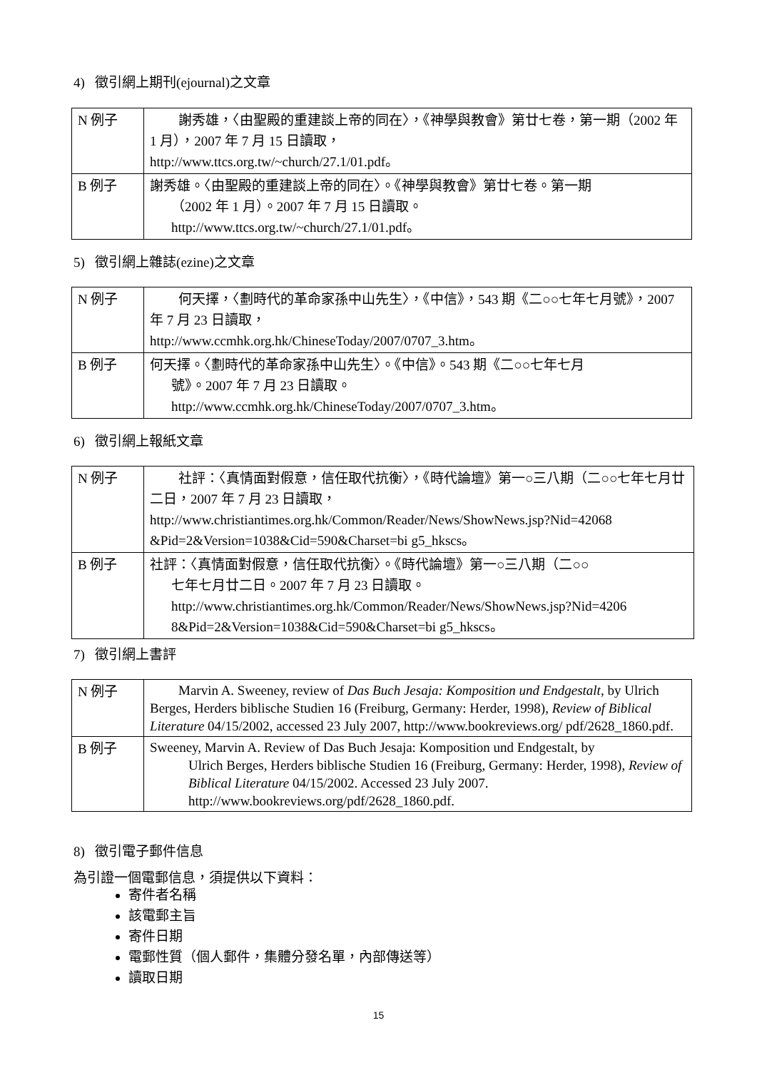4) 徵引網上期刊(ejournal)之文章
| N 例子 | 謝秀雄，〈由聖殿的重建談上帝的同在〉，《神學與教會》第廿七卷，第一期（2002 年 1 月），2007 年 7 月 15 日讀取， http://www.ttcs.org.tw/~church/27.1/01.pdf。 |
| B 例子 | 謝秀雄。〈由聖殿的重建談上帝的同在〉。《神學與教會》第廿七卷。第一期 （2002 年 1 月）。2007 年 7 月 15 日讀取。 http://www.ttcs.org.tw/~church/27.1/01.pdf。 |
5) 徵引網上雜誌(ezine)之文章
| N 例子 | 何天擇，〈劃時代的革命家孫中山先生〉，《中信》，543 期《二○○七年七月號》，2007 年 7 月 23 日讀取， http://www.ccmhk.org.hk/ChineseToday/2007/0707_3.htm。 |
| B 例子 | 何天擇。〈劃時代的革命家孫中山先生〉。《中信》。543 期《二○○七年七月 號》。2007 年 7 月 23 日讀取。 http://www.ccmhk.org.hk/ChineseToday/2007/0707_3.htm。 |
6) 徵引網上報紙文章
| N 例子 | 社評：〈真情面對假意，信任取代抗衡〉，《時代論壇》第一○三八期（二○○七年七月廿二日，2007 年 7 月 23 日讀取， http://www.christiantimes.org.hk/Common/Reader/News/ShowNews.jsp?Nid=42068 &Pid=2&Version=1038&Cid=590&Charset=bi g5_hkscs。 |
| B 例子 | 社評：〈真情面對假意，信任取代抗衡〉。《時代論壇》第一○三八期（二○○ 七年七月廿二日。2007 年 7 月 23 日讀取。 http://www.christiantimes.org.hk/Common/Reader/News/ShowNews.jsp?Nid=4206 8&Pid=2&Version=1038&Cid=590&Charset=bi g5_hkscs。 |
7) 徵引網上書評
| N 例子 | Marvin A. Sweeney, review of Das Buch Jesaja: Komposition und Endgestalt , by Ulrich Berges, Herders biblische Studien 16 (Freiburg, Germany: Herder, 1998), Review of Biblical Literature 04/15/2002, accessed 23 July 2007, http://www.bookreviews.org/ pdf/2628_1860.pdf. |
| B 例子 | Sweeney, Marvin A. Review of Das Buch Jesaja: Komposition und Endgestalt, by Ulrich Berges, Herders biblische Studien 16 (Freiburg, Germany: Herder, 1998), Review of Biblical Literature 04/15/2002. Accessed 23 July 2007. http://www.bookreviews.org/pdf/2628_1860.pdf. |
8) 徵引電子郵件信息
為引證一個電郵信息，須提供以下資料：
寄件者名稱
該電郵主旨
寄件日期
電郵性質（個人郵件，集體分發名單，內部傳送等）
讀取日期
15